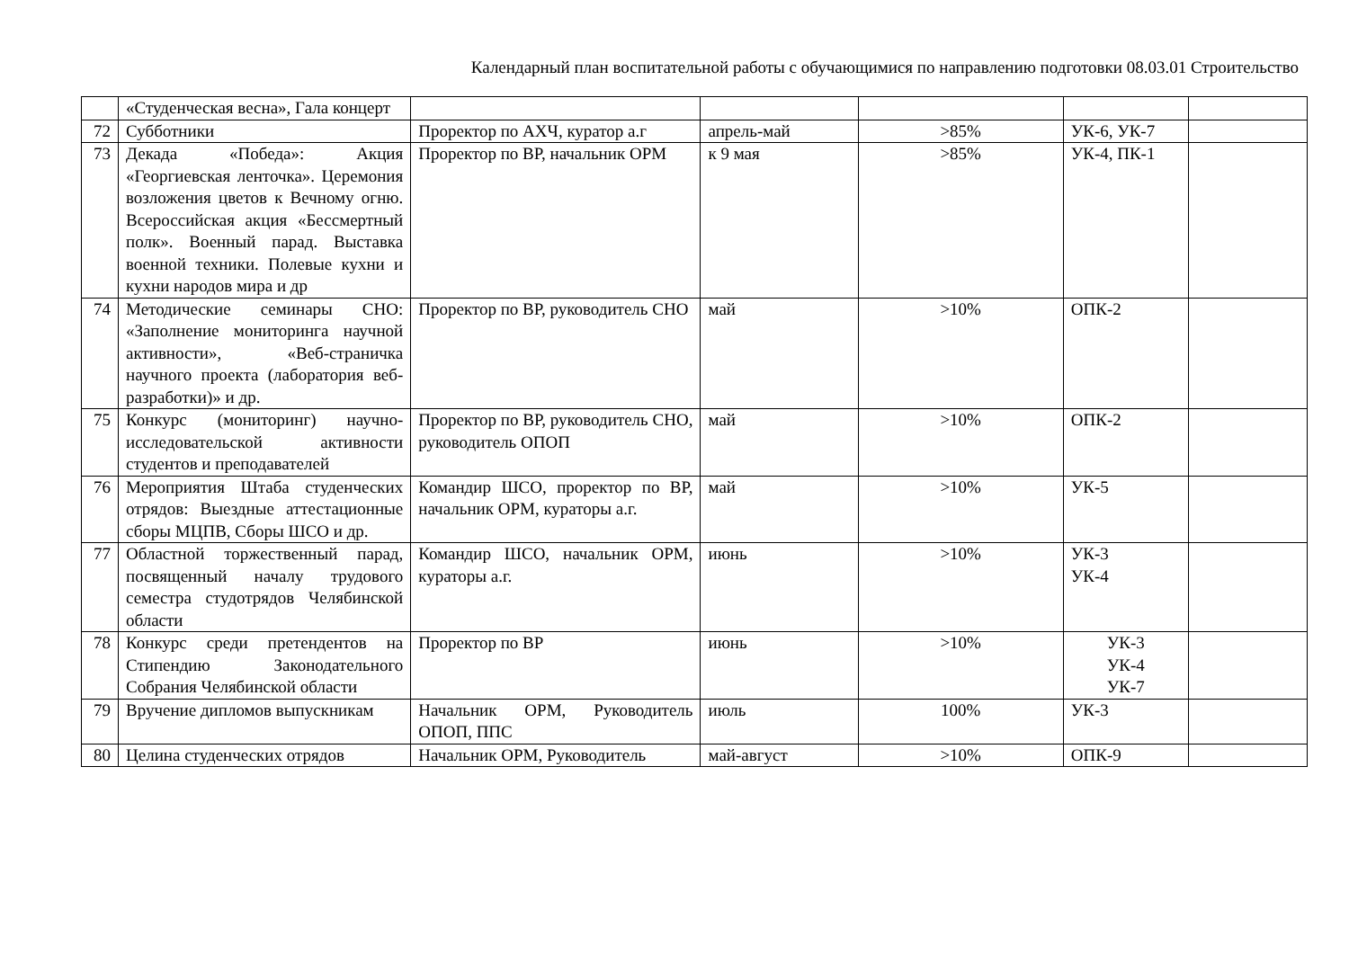Календарный план воспитательной работы с обучающимися по направлению подготовки 08.03.01 Строительство
| | «Студенческая весна», Гала концерт | | | | | |
| 72 | Субботники | Проректор по АХЧ, куратор а.г | апрель-май | >85% | УК-6, УК-7 | |
| 73 | Декада «Победа»: Акция «Георгиевская ленточка». Церемония возложения цветов к Вечному огню. Всероссийская акция «Бессмертный полк». Военный парад. Выставка военной техники. Полевые кухни и кухни народов мира и др | Проректор по ВР, начальник ОРМ | к 9 мая | >85% | УК-4, ПК-1 | |
| 74 | Методические семинары СНО: «Заполнение мониторинга научной активности», «Веб-страничка научного проекта (лаборатория веб-разработки)» и др. | Проректор по ВР, руководитель СНО | май | >10% | ОПК-2 | |
| 75 | Конкурс (мониторинг) научно-исследовательской активности студентов и преподавателей | Проректор по ВР, руководитель СНО, руководитель ОПОП | май | >10% | ОПК-2 | |
| 76 | Мероприятия Штаба студенческих отрядов: Выездные аттестационные сборы МЦПВ, Сборы ШСО и др. | Командир ШСО, проректор по ВР, начальник ОРМ, кураторы а.г. | май | >10% | УК-5 | |
| 77 | Областной торжественный парад, посвященный началу трудового семестра студотрядов Челябинской области | Командир ШСО, начальник ОРМ, кураторы а.г. | июнь | >10% | УК-3 УК-4 | |
| 78 | Конкурс среди претендентов на Стипендию Законодательного Собрания Челябинской области | Проректор по ВР | июнь | >10% | УК-3 УК-4 УК-7 | |
| 79 | Вручение дипломов выпускникам | Начальник ОРМ, Руководитель ОПОП, ППС | июль | 100% | УК-3 | |
| 80 | Целина студенческих отрядов | Начальник ОРМ, Руководитель | май-август | >10% | ОПК-9 | |